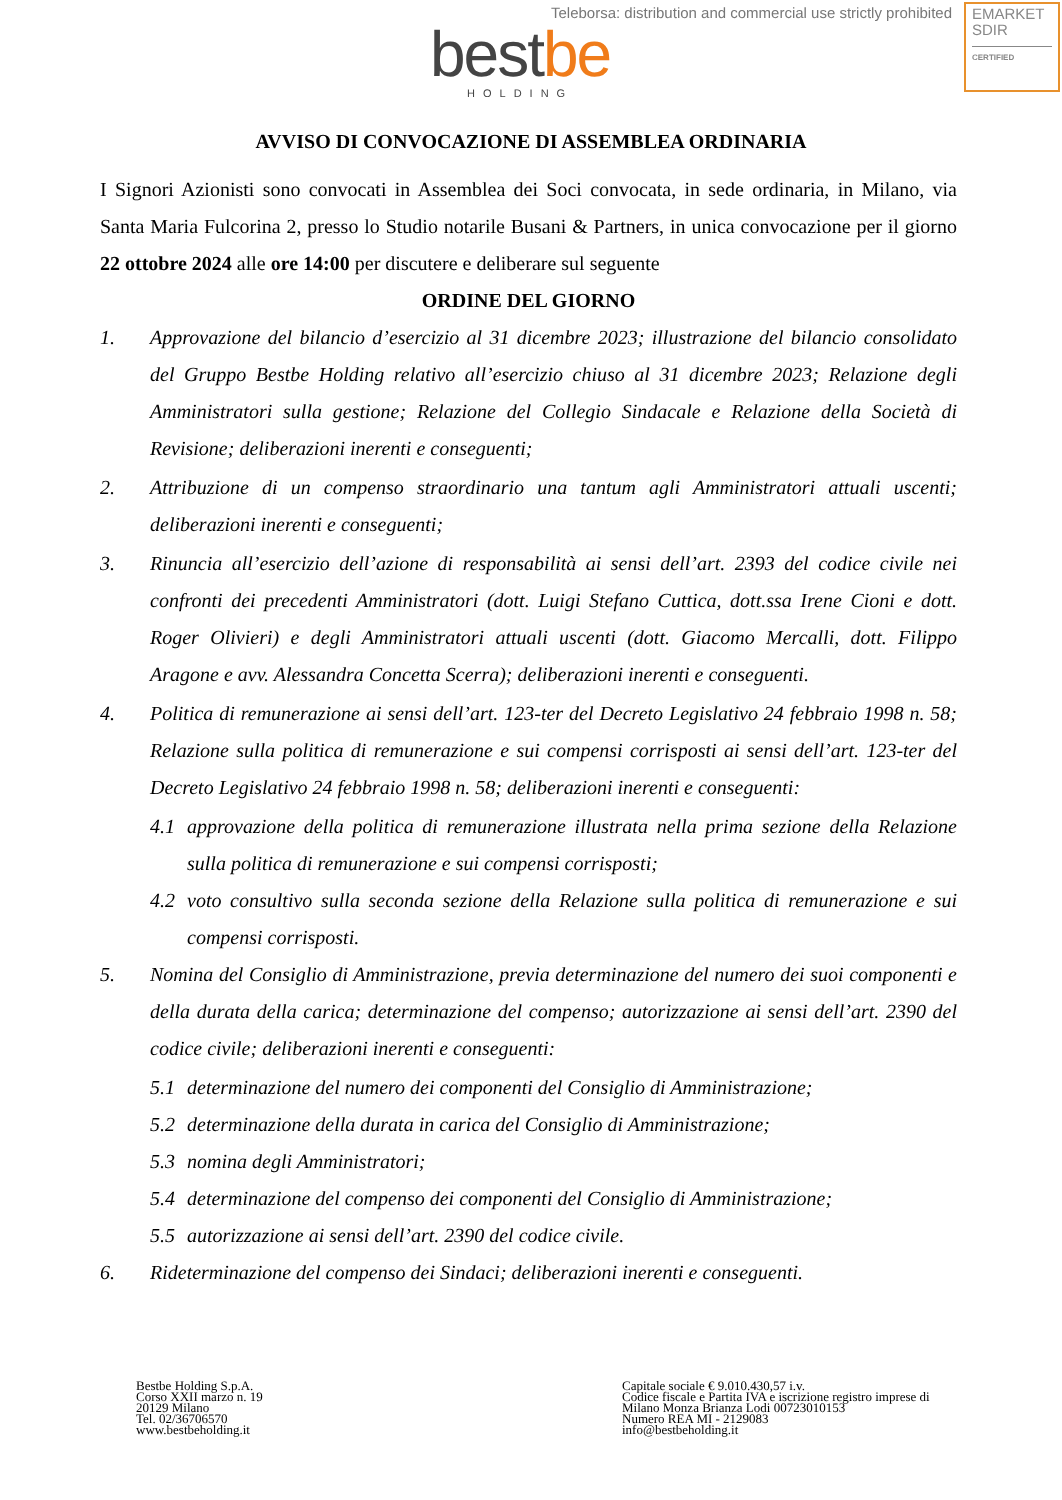Teleborsa: distribution and commercial use strictly prohibited
bestbe
HOLDING
EMARKET
SDIR
CERTIFIED
AVVISO DI CONVOCAZIONE DI ASSEMBLEA ORDINARIA
I Signori Azionisti sono convocati in Assemblea dei Soci convocata, in sede ordinaria, in Milano, via Santa Maria Fulcorina 2, presso lo Studio notarile Busani & Partners, in unica convocazione per il giorno 22 ottobre 2024 alle ore 14:00 per discutere e deliberare sul seguente
ORDINE DEL GIORNO
1. Approvazione del bilancio d’esercizio al 31 dicembre 2023; illustrazione del bilancio consolidato del Gruppo Bestbe Holding relativo all’esercizio chiuso al 31 dicembre 2023; Relazione degli Amministratori sulla gestione; Relazione del Collegio Sindacale e Relazione della Società di Revisione; deliberazioni inerenti e conseguenti;
2. Attribuzione di un compenso straordinario una tantum agli Amministratori attuali uscenti; deliberazioni inerenti e conseguenti;
3. Rinuncia all’esercizio dell’azione di responsabilità ai sensi dell’art. 2393 del codice civile nei confronti dei precedenti Amministratori (dott. Luigi Stefano Cuttica, dott.ssa Irene Cioni e dott. Roger Olivieri) e degli Amministratori attuali uscenti (dott. Giacomo Mercalli, dott. Filippo Aragone e avv. Alessandra Concetta Scerra); deliberazioni inerenti e conseguenti.
4. Politica di remunerazione ai sensi dell’art. 123-ter del Decreto Legislativo 24 febbraio 1998 n. 58; Relazione sulla politica di remunerazione e sui compensi corrisposti ai sensi dell’art. 123-ter del Decreto Legislativo 24 febbraio 1998 n. 58; deliberazioni inerenti e conseguenti:
4.1 approvazione della politica di remunerazione illustrata nella prima sezione della Relazione sulla politica di remunerazione e sui compensi corrisposti;
4.2 voto consultivo sulla seconda sezione della Relazione sulla politica di remunerazione e sui compensi corrisposti.
5. Nomina del Consiglio di Amministrazione, previa determinazione del numero dei suoi componenti e della durata della carica; determinazione del compenso; autorizzazione ai sensi dell’art. 2390 del codice civile; deliberazioni inerenti e conseguenti:
5.1 determinazione del numero dei componenti del Consiglio di Amministrazione;
5.2 determinazione della durata in carica del Consiglio di Amministrazione;
5.3 nomina degli Amministratori;
5.4 determinazione del compenso dei componenti del Consiglio di Amministrazione;
5.5 autorizzazione ai sensi dell’art. 2390 del codice civile.
6. Rideterminazione del compenso dei Sindaci; deliberazioni inerenti e conseguenti.
Bestbe Holding S.p.A.
Corso XXII marzo n. 19
20129 Milano
Tel. 02/36706570
www.bestbeholding.it
Capitale sociale € 9.010.430,57 i.v.
Codice fiscale e Partita IVA e iscrizione registro imprese di Milano Monza Brianza Lodi 00723010153
Numero REA MI - 2129083
info@bestbeholding.it